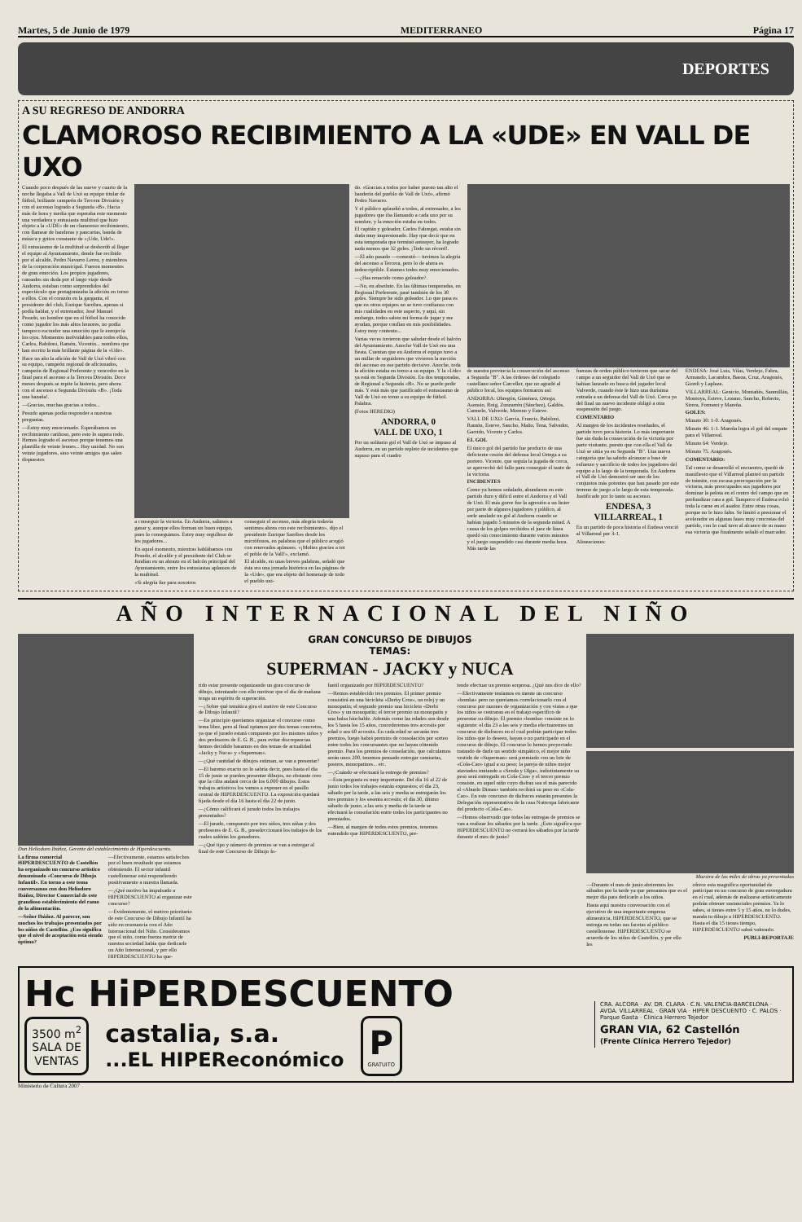Martes, 5 de Junio de 1979 MEDITERRANEO Página 17
DEPORTES
A SU REGRESO DE ANDORRA
CLAMOROSO RECIBIMIENTO A LA «UDE» EN VALL DE UXO
Cuando poco después de las nueve y cuarto de la noche llegaba a Vall de Uxó su equipo titular de fútbol, brillante campeón de Tercera División y con el ascenso logrado a Segunda «B». Hacia más de hora y media que esperaba este momento una verdadera y entusiasta multitud que hizo objeto a la «UDE» de un clamoroso recibimiento, con flamear de banderas y pancartas, banda de música y gritos constante de «¡Ude, Ude!».
El entusiasmo de la multitud se desbordó al llegar el equipo al Ayuntamiento, donde fue recibido por el alcalde, Pedro Navarro Lereu, y miembros de la corporación municipal. Fueron momentos de gran emoción. Los propios jugadores, cansados sin duda por el largo viaje desde Andorra, estaban como sorprendidos del espectáculo que protagonizaba la afición en torno a ellos. Con el corazón en la garganta, el presidente del club, Enrique Sarribes, apenas si podía hablar, y el entrenador, José Manuel Pesudo, un hombre que en el fútbol ha conocido como jugador los más altos honores, no podía tampoco esconder una emoción que le enrojecía los ojos. Momentos inolvidables para todos ellos, Carlos, Babiloni, Ramón, Vicentín... nombres que han escrito la más brillante página de la «Ude».
Hace un año la afición de Vall de Uxó vibró con su equipo, campeón regional de aficionados, campeón de Regional Preferente y vencedor en la final para el ascenso a la Tercera División. Doce meses después se repite la historia, pero ahora con el ascenso a Segunda División «B». ¡Toda una hazaña!.
—Gracias, muchas gracias a todos...
Pesudo apenas podía responder a nuestras preguntas.
—Estoy muy emocionado. Esperábamos un recibimiento cariñoso, pero esto lo supera todo. Hemos logrado el ascenso porque tenemos una plantilla de veinte leones... Hay unidad. No son veinte jugadores, sino veinte amigos que salen dispuestos
a conseguir la victoria. En Andorra, salimos a ganar y, aunque ellos forman un buen equipo, pues lo conseguimos. Estoy muy orgulloso de los jugadores...
En aquel momento, mientras hablábamos con Pesudo, el alcalde y el presidente del Club se fundían en un abrazo en el balcón principal del Ayuntamiento, entre los entusiastas aplausos de la multitud.
«Si alegría fue para nosotros
conseguir el ascenso, más alegría todavía sentimos ahora con este recibimiento», dijo el presidente Enrique Sarribes desde los micrófonos, en palabras que el público acogió con renovados aplausos. «¡Moltes gracies a tot el poble de la Vall!», exclamó.
El alcalde, en unas breves palabras, señaló que ésta era una jornada histórica en las páginas de la «Ude», que era objeto del homenaje de todo el pueblo uni-
do. «Gracias a todos por haber puesto tan alto el banderín del pueblo de Vall de Uxó», afirmó Pedro Navarro.
Y el público aplaudió a todos, al entrenador, a los jugadores que iba llamando a cada uno por su nombre, y la emoción estaba en todos.
El capitán y goleador, Carlos Fabregat, estaba sin duda muy impresionado. Hay que decir que en esta temporada que terminó anteayer, ha logrado nada menos que 32 goles. ¡Todo un récord!.
—El año pasado —comentó— tuvimos la alegría del ascenso a Tercera, pero lo de ahora es indescriptible. Estamos todos muy emocionados.
—¿Has renacido como goleador?.
—No, en absoluto. En las últimas temporadas, en Regional Preferente, pasé también de los 30 goles. Siempre he sido goleador. Lo que pasa es que en otros equipos no se tuvo confianza con mis cualidades en este aspecto, y aquí, sin embargo, todos saben mi forma de jugar y me ayudan, porque confían en mis posibilidades. Estoy muy contento...
Varias veces tuvieron que saludar desde el balcón del Ayuntamiento. Anoche Vall de Uxó era una fiesta. Cuentan que en Andorra el equipo tuvo a un millar de seguidores que vivieron la moción del ascenso en ese partido decisivo. Anoche, toda la afición estaba en torno a su equipo. Y la «Ude» ya está en Segunda División. En dos temporadas, de Regional a Segunda «B». No se puede pedir más. Y está más que justificado el entusiasmo de Vall de Uxó en torno a su equipo de fútbol. Palabra.
(Fotos HEREDIO)
ANDORRA, 0
VALL DE UXO, 1
Por un solitario gol el Vall de Uxó se impuso al Andorra, en un partido repleto de incidentes que supuso para el cuadro
de nuestra provincia la consecución del ascenso a Segunda "B". A las órdenes del colegiado castellano señor Carceller, que no agradó al público local, los equipos formaron así:
ANDORRA: Obregón, Giménez, Ortega, Asensio, Roig, Zunzarrén (Sánchez), Galdós, Carmelo, Valverde, Moreno y Esteve.
VALL DE UXO: García, Francis, Babiloni, Ramón, Esteve, Sancho, Maño, Tena, Salvador, Garrido, Vicente y Carlos.
EL GOL
El único gol del partido fue producto de una deficiente cesión del defensa local Ortega a su portero. Vicente, que seguía la jugada de cerca, se aprovechó del fallo para conseguir el tanto de la victoria.
INCIDENTES
Como ya hemos señalado, abundaron en este partido duro y difícil entre el Andorra y el Vall de Uxó. El más grave fue la agresión a un linier por parte de algunos jugadores y público, al serle anulado un gol al Andorra cuando se habían jugado 5 minutos de la segunda mitad. A causa de los golpes recibidos el juez de línea quedó sin conocimiento durante varios minutos y el juego suspendido casi durante media hora. Más tarde las
fuerzas de orden público tuvieron que sacar del campo a un seguidor del Vall de Uxó que se habían lanzado en busca del jugador local Valverde, cuando éste le hizo una durísima entrada a un defensa del Vall de Uxó. Cerca ya del final un nuevo incidente obligó a otra suspensión del juego.
COMENTARIO
Al margen de los incidentes reseñados, el partido tuvo poca historia. Lo más importante fue sin duda la consecución de la victoria por parte visitante, puesto que con ella el Vall de Uxó se sitúa ya en Segunda "B". Una nueva categoría que ha sabido alcanzar a base de esfuerzo y sacrificio de todos los jugadores del equipo a lo largo de la temporada. En Andorra el Vall de Uxó demostró ser uno de los conjuntos más potentes que han pasado por este terreno de juego a lo largo de esta temporada. Justificado por lo tanto su ascenso.
ENDESA, 3
VILLARREAL, 1
En un partido de poca historia el Endesa venció al Villarreal por 3-1.
Alineaciones:
ENDESA: José Luis, Vilas, Verdejo, Fabra, Armando, Lacambra, Baeza, Cruz, Aragonés, Giordi y Laplaza.
VILLARREAL: Genicio, Montañés, Sanmillán, Montoya, Esteve, Lozano, Sancho, Roberto, Sirera, Forment y Mareña.
GOLES:
Minuto 30: 1-0. Aragonés.
Minuto 46: 1-1. Mareña logra el gol del empate para el Villarreal.
Minuto 64: Verdejo.
Minuto 75. Aragonés.
COMENTARIO:
Tal como se desarrolló el encuentro, quedó de manifiesto que el Villarreal planteó un partido de trámite, con escasa preocupación por la victoria, más preocupados sus jugadores por dominar la pelota en el centro del campo que en profundizar cara a gol. Tampoco el Endesa echó toda la carne en el asador. Entre otras cosas, porque no le hizo falta. Se limitó a presionar el acelerador en algunas fases muy concretas del partido, con lo cual tuvo al alcance de su mano esa victoria que finalmente señaló el marcador.
AÑO INTERNACIONAL DEL NIÑO
Don Heliodoro Ibáñez, Gerente del establecimiento de Hiperdescuento.
La firma comercial HIPERDESCUENTO de Castellón ha organizado un concurso artístico denominado «Concurso de Dibujo Infantil». En torno a este tema conversamos con don Heliodoro Ibáñez, Director Comercial de este grandioso establecimiento del ramo de la alimentación.
—Señor Ibáñez. Al parecer, son muchos los trabajos presentados por los niños de Castellón. ¿Eso significa que el nivel de aceptación está siendo óptimo?
—Efectivamente, estamos satisfechos por el buen resultado que estamos obteniendo. El sector infantil castellonense está respondiendo positivamente a nuestra llamada.
—¿Qué motivo ha impulsado a HIPERDESCUENTO al organizar este concurso?
—Evidentemente, el motivo prioritario de este Concurso de Dibujo Infantil ha sido en resonancia con el Año Internacional del Niño. Consideramos que el niño, como fuerza motriz de nuestra sociedad había que dedicarle un Año Internacional, y por ello HIPERDESCUENTO ha que-
GRAN CONCURSO DE DIBUJOS
TEMAS:
SUPERMAN - JACKY y NUCA
rido estar presente organizando un gran concurso de dibujo, intentando con ello motivar que el día de mañana tenga un espíritu de superación.
—¿Sobre qué temática gira el motivo de este Concurso de Dibujo Infantil?
—En principio queríamos organizar el concurso como tema libre, pero al final optamos por dos temas concretos, ya que el jurado estará compuesto por los mismos niños y dos profesores de E. G. B., para evitar discrepancias hemos decidido basarnos en dos temas de actualidad «Jacky y Nuca» y «Superman».
—¿Qué cantidad de dibujos estiman, se van a presentar?
—El baremo exacto no lo sabría decir, pues hasta el día 15 de junio se pueden presentar dibujos, no obstante creo que la cifra andará cerca de los 6.000 dibujos. Estos trabajos artísticos los vamos a exponer en el pasillo central de HIPERDESCUENTO. La exposición quedará fijada desde el día 16 hasta el día 22 de junio.
—¿Cómo calificará el jurado todos los trabajos presentados?
—El jurado, compuesto por tres niños, tres niñas y dos profesores de E. G. B., preseleccionará los trabajos de los cuales saldrán los ganadores.
—¿Qué tipo y número de premios se van a entregar al final de este Concurso de Dibujo In-
fantil organizado por HIPERDESCUENTO?
—Hemos establecido tres premios. El primer premio consistirá en una bicicleta «Derby Cros», un reloj y un monopatín; el segundo premio una bicicleta «Derbi Cros» y un monopatín; el tercer premio un monopatín y una balsa hinchable. Además como las edades son desde los 5 hasta los 15 años, concederemos tres accesits por edad o sea 60 accesits. En cada edad se sacarán tres premios, luego habrá premios de consolación por sorteo entre todos los concursantes que no hayan obtenido premio. Para los premios de consolación, que calculamos serán unos 200, tenemos pensado entregar camisetas, posters, monopatines... etc.
—¿Cuándo se efectuará la entrega de premios?
—Esta pregunta es muy importante. Del día 16 al 22 de junio todos los trabajos estarán expuestos; el día 23, sábado por la tarde, a las seis y media se entregarán los tres premios y los sesenta accesits; el día 30, último sábado de junio, a las seis y media de la tarde se efectuará la consolación entre todos los participantes no premiados.
—Bien, al margen de todos estos premios, tenemos entendido que HIPERDESCUENTO, pre-
tende efectuar un premio sorpresa. ¿Qué nos dice de ello?
—Efectivamente teníamos en mente un concurso «bomba» pero no queríamos correlacionarlo con el concurso por razones de organización y con vistas a que los niños se centraran en el trabajo específico de presentar su dibujo. El premio «bomba» consiste en lo siguiente: el día 23 a las seis y media efectuaremos un concurso de disfraces en el cual podrán participar todos los niños que lo deseen, hayan o no participado en el concurso de dibujo. El concurso lo hemos proyectado tratando de darle un sentido simpático, el mejor niño vestido de «Superman» será premiado con un lote de «Cola-Cao» igual a su peso; la pareja de niños mejor ataviados imitando a «Senda y Olga», indistintamente su peso será entregado en Cola-Coa» y el tercer premio consiste, en aquel niño cuyo disfraz sea el más parecido al «Abuelo Dimas» también recibirá su peso en «Cola-Cao». En este concurso de disfraces estarán presentes la Delegación representativa de la casa Nutrexpa fabricante del producto «Cola-Cao».
—Hemos observado que todas las entregas de premios se van a realizar los sábados por la tarde. ¿Esto significa que HIPERDESCUENTO no cerrará los sábados por la tarde durante el mes de junio?
Muestra de las miles de obras ya presentadas
—Durante el mes de junio abriremos los sábados por la tarde ya que pensamos que es el mejor día para dedicarlo a los niños.
Hasta aquí nuestra conversación con el ejecutivo de una importante empresa alimenticia, HIPERDESCUENTO, que se entrega en todas sus facetas al público castellonense. HIPERDESCUENTO se acuerda de los niños de Castellón, y por ello les
ofrece esta magnífica oportunidad de participar en un concurso de gran envergadura en el cual, además de realizarse artísticamente podrán obtener sustanciales premios. Ya lo sabes, si tienes entre 5 y 15 años, no lo dudes, manda tu dibujo a HIPERDESCUENTO. Hasta el día 15 tienes tiempo, HIPERDESCUENTO sabrá valorarlo.
PUBLI-REPORTAJE
Hc HiPERDESCUENTO
3500 m<sup>2</sup>
SALA DE
VENTAS
castalia, s.a.
...EL HIPEReconómico
P
GRATUITO
CRA. ALCORA · AV. DR. CLARA · C.N. VALENCIA-BARCELONA · AVDA. VILLARREAL · GRAN VIA · HIPER DESCUENTO · C. PALOS · Parque Gasta · Clinica Herrero Tejedor
GRAN VIA, 62 Castellón
(Frente Clínica Herrero Tejedor)
Ministerio de Cultura 2007